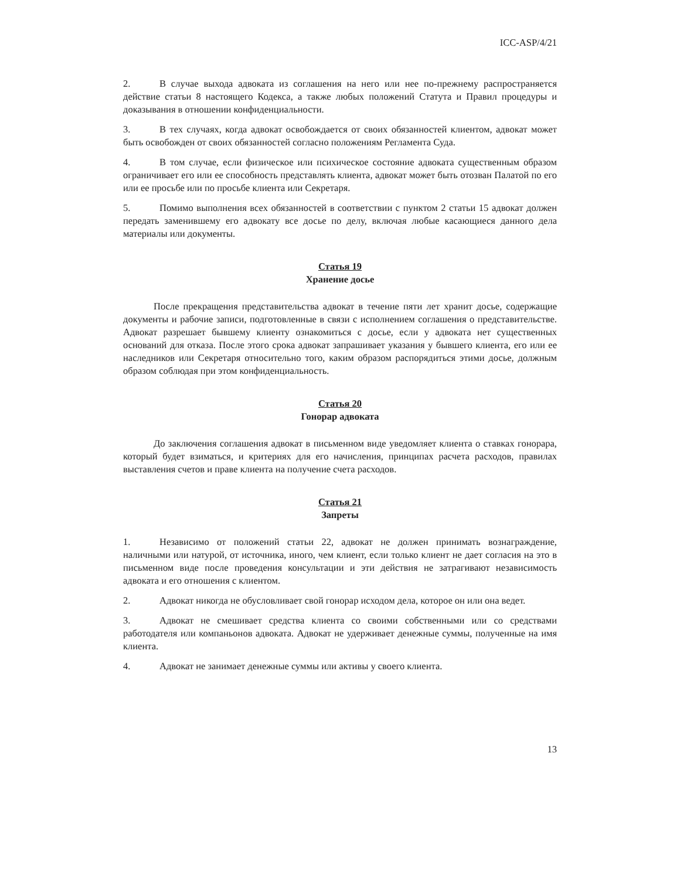ICC-ASP/4/21
2. В случае выхода адвоката из соглашения на него или нее по-прежнему распространяется действие статьи 8 настоящего Кодекса, а также любых положений Статута и Правил процедуры и доказывания в отношении конфиденциальности.
3. В тех случаях, когда адвокат освобождается от своих обязанностей клиентом, адвокат может быть освобожден от своих обязанностей согласно положениям Регламента Суда.
4. В том случае, если физическое или психическое состояние адвоката существенным образом ограничивает его или ее способность представлять клиента, адвокат может быть отозван Палатой по его или ее просьбе или по просьбе клиента или Секретаря.
5. Помимо выполнения всех обязанностей в соответствии с пунктом 2 статьи 15 адвокат должен передать заменившему его адвокату все досье по делу, включая любые касающиеся данного дела материалы или документы.
Статья 19
Хранение досье
После прекращения представительства адвокат в течение пяти лет хранит досье, содержащие документы и рабочие записи, подготовленные в связи с исполнением соглашения о представительстве. Адвокат разрешает бывшему клиенту ознакомиться с досье, если у адвоката нет существенных оснований для отказа. После этого срока адвокат запрашивает указания у бывшего клиента, его или ее наследников или Секретаря относительно того, каким образом распорядиться этими досье, должным образом соблюдая при этом конфиденциальность.
Статья 20
Гонорар адвоката
До заключения соглашения адвокат в письменном виде уведомляет клиента о ставках гонорара, который будет взиматься, и критериях для его начисления, принципах расчета расходов, правилах выставления счетов и праве клиента на получение счета расходов.
Статья 21
Запреты
1. Независимо от положений статьи 22, адвокат не должен принимать вознаграждение, наличными или натурой, от источника, иного, чем клиент, если только клиент не дает согласия на это в письменном виде после проведения консультации и эти действия не затрагивают независимость адвоката и его отношения с клиентом.
2. Адвокат никогда не обусловливает свой гонорар исходом дела, которое он или она ведет.
3. Адвокат не смешивает средства клиента со своими собственными или со средствами работодателя или компаньонов адвоката. Адвокат не удерживает денежные суммы, полученные на имя клиента.
4. Адвокат не занимает денежные суммы или активы у своего клиента.
13